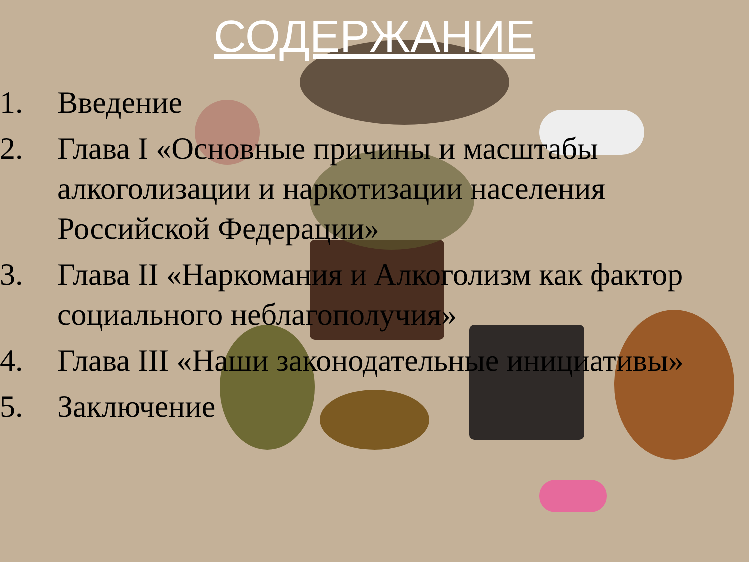СОДЕРЖАНИЕ
1. Введение
2. Глава I «Основные причины и масштабы алкоголизации и наркотизации населения Российской Федерации»
3. Глава II «Наркомания и Алкоголизм как фактор социального неблагополучия»
4. Глава III «Наши законодательные инициативы»
5. Заключение